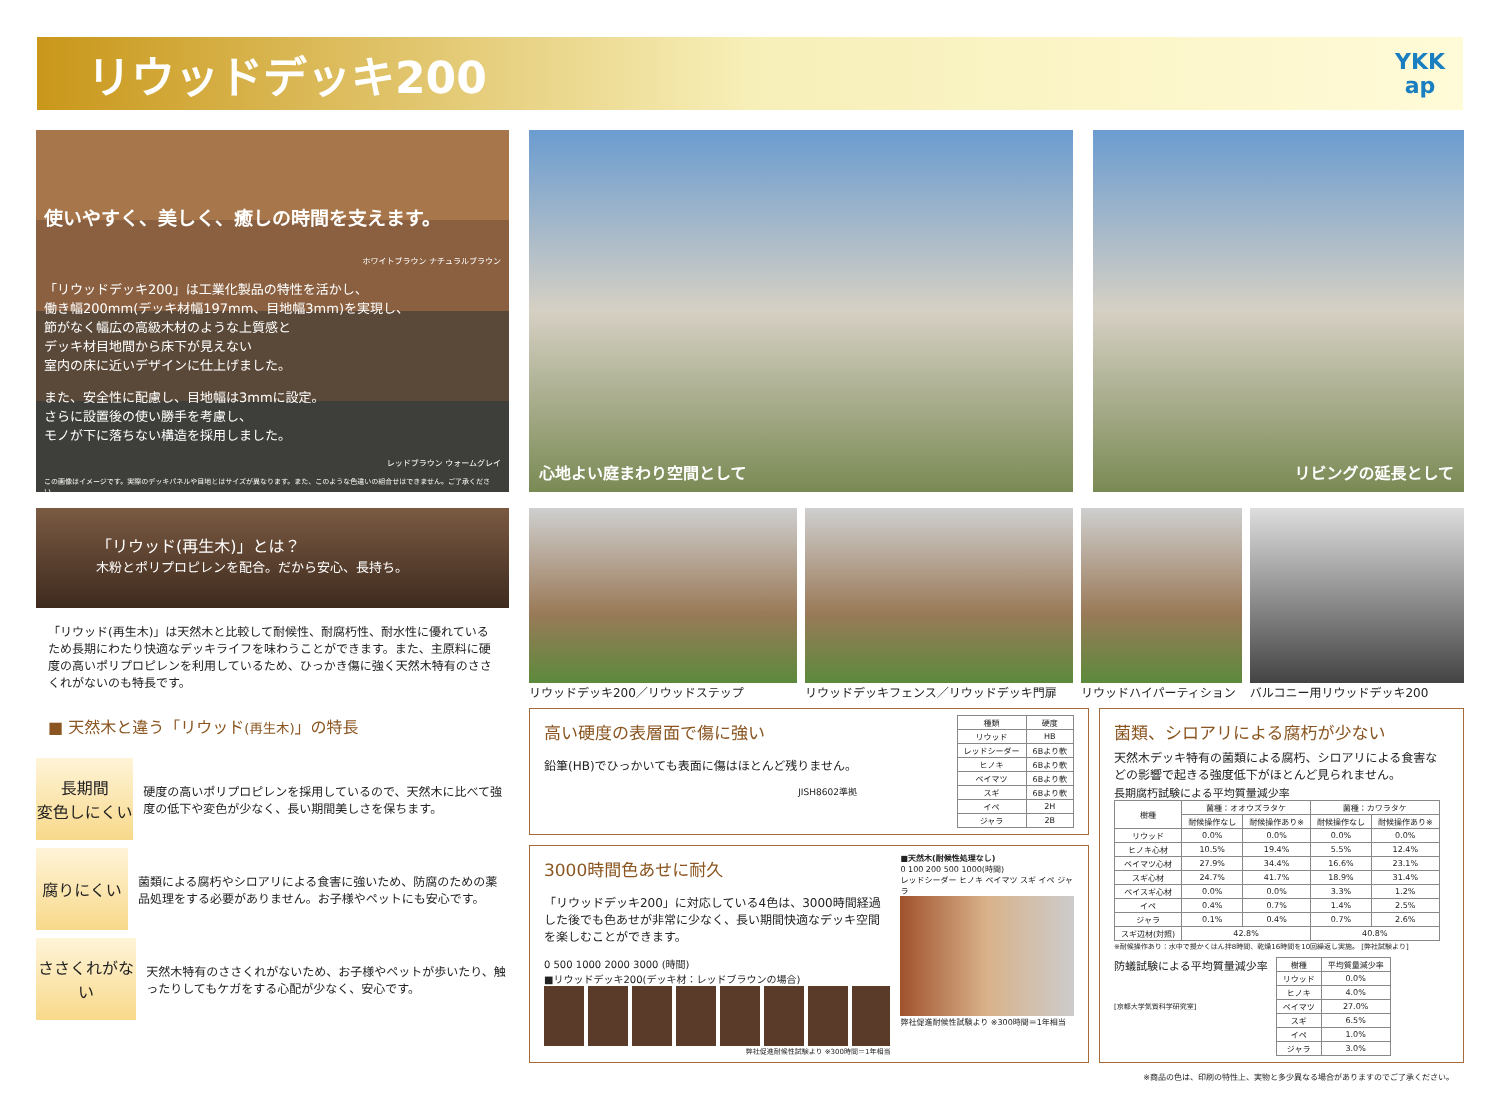リウッドデッキ200
YKK
ap
使いやすく、美しく、癒しの時間を支えます。
ホワイトブラウン ナチュラルブラウン
「リウッドデッキ200」は工業化製品の特性を活かし、
働き幅200mm(デッキ材幅197mm、目地幅3mm)を実現し、
節がなく幅広の高級木材のような上質感と
デッキ材目地間から床下が見えない
室内の床に近いデザインに仕上げました。
また、安全性に配慮し、目地幅は3mmに設定。
さらに設置後の使い勝手を考慮し、
モノが下に落ちない構造を採用しました。
レッドブラウン ウォームグレイ
この画像はイメージです。実際のデッキパネルや目地とはサイズが異なります。また、このような色違いの組合せはできません。ご了承ください。
心地よい庭まわり空間として
リビングの延長として
「リウッド(再生木)」とは？
木粉とポリプロピレンを配合。だから安心、長持ち。
「リウッド(再生木)」は天然木と比較して耐候性、耐腐朽性、耐水性に優れているため長期にわたり快適なデッキライフを味わうことができます。また、主原料に硬度の高いポリプロピレンを利用しているため、ひっかき傷に強く天然木特有のささくれがないのも特長です。
■ 天然木と違う「リウッド(再生木)」の特長
長期間
変色しにくい
硬度の高いポリプロピレンを採用しているので、天然木に比べて強度の低下や変色が少なく、長い期間美しさを保ちます。
腐りにくい
菌類による腐朽やシロアリによる食害に強いため、防腐のための薬品処理をする必要がありません。お子様やペットにも安心です。
ささくれがない
天然木特有のささくれがないため、お子様やペットが歩いたり、触ったりしてもケガをする心配が少なく、安心です。
リウッドデッキ200／リウッドステップ リウッドデッキフェンス／リウッドデッキ門扉
リウッドハイパーティション バルコニー用リウッドデッキ200
高い硬度の表層面で傷に強い
鉛筆(HB)でひっかいても表面に傷はほとんど残りません。
JISH8602準拠
| 種類 | 硬度 |
| --- | --- |
| リウッド | HB |
| レッドシーダー | 6Bより軟 |
| ヒノキ | 6Bより軟 |
| ベイマツ | 6Bより軟 |
| スギ | 6Bより軟 |
| イペ | 2H |
| ジャラ | 2B |
3000時間色あせに耐久
「リウッドデッキ200」に対応している4色は、3000時間経過した後でも色あせが非常に少なく、長い期間快適なデッキ空間を楽しむことができます。
0 500 1000 2000 3000 (時間)
■リウッドデッキ200(デッキ材：レッドブラウンの場合)
弊社促進耐候性試験より ※300時間＝1年相当
■天然木(耐候性処理なし)
0 100 200 500 1000(時間)
レッドシーダー ヒノキ ベイマツ スギ イペ ジャラ
弊社促進耐候性試験より ※300時間＝1年相当
菌類、シロアリによる腐朽が少ない
天然木デッキ特有の菌類による腐朽、シロアリによる食害などの影響で起きる強度低下がほとんど見られません。
長期腐朽試験による平均質量減少率
| 樹種 | 菌種：オオウズラタケ | | 菌種：カワラタケ | |
| --- | --- | --- | --- | --- |
| | 耐候操作なし | 耐候操作あり※ | 耐候操作なし | 耐候操作あり※ |
| リウッド | 0.0% | 0.0% | 0.0% | 0.0% |
| ヒノキ心材 | 10.5% | 19.4% | 5.5% | 12.4% |
| ベイマツ心材 | 27.9% | 34.4% | 16.6% | 23.1% |
| スギ心材 | 24.7% | 41.7% | 18.9% | 31.4% |
| ベイスギ心材 | 0.0% | 0.0% | 3.3% | 1.2% |
| イペ | 0.4% | 0.7% | 1.4% | 2.5% |
| ジャラ | 0.1% | 0.4% | 0.7% | 2.6% |
| スギ辺材(対照) | 42.8% | | 40.8% | |
※耐候操作あり：水中で攪かくはん拌8時間、乾燥16時間を10回繰返し実施。 [弊社試験より]
防蟻試験による平均質量減少率
[京都大学気質科学研究室]
| 樹種 | 平均質量減少率 |
| --- | --- |
| リウッド | 0.0% |
| ヒノキ | 4.0% |
| ベイマツ | 27.0% |
| スギ | 6.5% |
| イペ | 1.0% |
| ジャラ | 3.0% |
※商品の色は、印刷の特性上、実物と多少異なる場合がありますのでご了承ください。